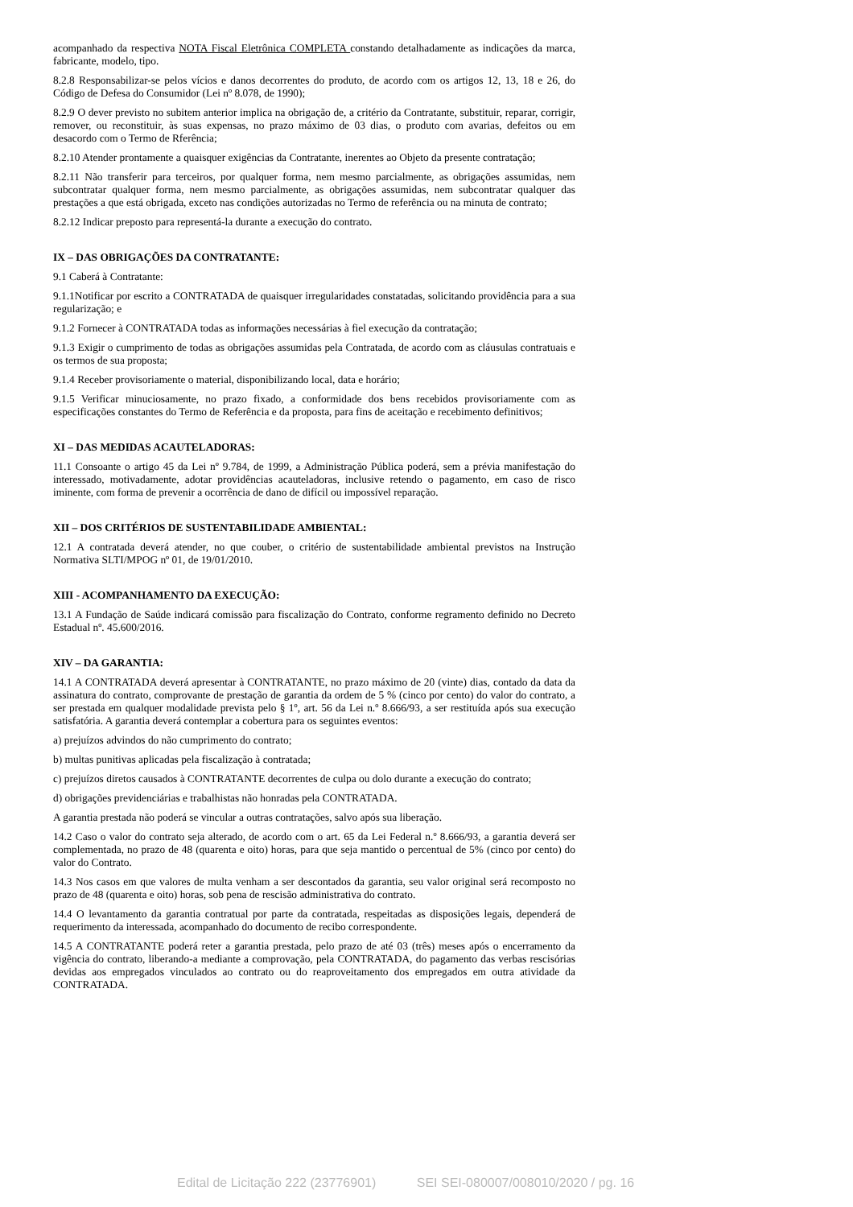acompanhado da respectiva NOTA Fiscal Eletrônica COMPLETA constando detalhadamente as indicações da marca, fabricante, modelo, tipo.
8.2.8 Responsabilizar-se pelos vícios e danos decorrentes do produto, de acordo com os artigos 12, 13, 18 e 26, do Código de Defesa do Consumidor (Lei nº 8.078, de 1990);
8.2.9 O dever previsto no subitem anterior implica na obrigação de, a critério da Contratante, substituir, reparar, corrigir, remover, ou reconstituir, às suas expensas, no prazo máximo de 03 dias, o produto com avarias, defeitos ou em desacordo com o Termo de Rferência;
8.2.10 Atender prontamente a quaisquer exigências da Contratante, inerentes ao Objeto da presente contratação;
8.2.11 Não transferir para terceiros, por qualquer forma, nem mesmo parcialmente, as obrigações assumidas, nem subcontratar qualquer forma, nem mesmo parcialmente, as obrigações assumidas, nem subcontratar qualquer das prestações a que está obrigada, exceto nas condições autorizadas no Termo de referência ou na minuta de contrato;
8.2.12 Indicar preposto para representá-la durante a execução do contrato.
IX – DAS OBRIGAÇÕES DA CONTRATANTE:
9.1 Caberá à Contratante:
9.1.1Notificar por escrito a CONTRATADA de quaisquer irregularidades constatadas, solicitando providência para a sua regularização; e
9.1.2 Fornecer à CONTRATADA todas as informações necessárias à fiel execução da contratação;
9.1.3 Exigir o cumprimento de todas as obrigações assumidas pela Contratada, de acordo com as cláusulas contratuais e os termos de sua proposta;
9.1.4 Receber provisoriamente o material, disponibilizando local, data e horário;
9.1.5 Verificar minuciosamente, no prazo fixado, a conformidade dos bens recebidos provisoriamente com as especificações constantes do Termo de Referência e da proposta, para fins de aceitação e recebimento definitivos;
XI – DAS MEDIDAS ACAUTELADORAS:
11.1 Consoante o artigo 45 da Lei nº 9.784, de 1999, a Administração Pública poderá, sem a prévia manifestação do interessado, motivadamente, adotar providências acauteladoras, inclusive retendo o pagamento, em caso de risco iminente, com forma de prevenir a ocorrência de dano de difícil ou impossível reparação.
XII – DOS CRITÉRIOS DE SUSTENTABILIDADE AMBIENTAL:
12.1 A contratada deverá atender, no que couber, o critério de sustentabilidade ambiental previstos na Instrução Normativa SLTI/MPOG nº 01, de 19/01/2010.
XIII - ACOMPANHAMENTO DA EXECUÇÃO:
13.1 A Fundação de Saúde indicará comissão para fiscalização do Contrato, conforme regramento definido no Decreto Estadual nº. 45.600/2016.
XIV – DA GARANTIA:
14.1 A CONTRATADA deverá apresentar à CONTRATANTE, no prazo máximo de 20 (vinte) dias, contado da data da assinatura do contrato, comprovante de prestação de garantia da ordem de 5 % (cinco por cento) do valor do contrato, a ser prestada em qualquer modalidade prevista pelo § 1º, art. 56 da Lei n.º 8.666/93, a ser restituída após sua execução satisfatória. A garantia deverá contemplar a cobertura para os seguintes eventos:
a) prejuízos advindos do não cumprimento do contrato;
b) multas punitivas aplicadas pela fiscalização à contratada;
c) prejuízos diretos causados à CONTRATANTE decorrentes de culpa ou dolo durante a execução do contrato;
d) obrigações previdenciárias e trabalhistas não honradas pela CONTRATADA.
A garantia prestada não poderá se vincular a outras contratações, salvo após sua liberação.
14.2 Caso o valor do contrato seja alterado, de acordo com o art. 65 da Lei Federal n.º 8.666/93, a garantia deverá ser complementada, no prazo de 48 (quarenta e oito) horas, para que seja mantido o percentual de 5% (cinco por cento) do valor do Contrato.
14.3 Nos casos em que valores de multa venham a ser descontados da garantia, seu valor original será recomposto no prazo de 48 (quarenta e oito) horas, sob pena de rescisão administrativa do contrato.
14.4 O levantamento da garantia contratual por parte da contratada, respeitadas as disposições legais, dependerá de requerimento da interessada, acompanhado do documento de recibo correspondente.
14.5 A CONTRATANTE poderá reter a garantia prestada, pelo prazo de até 03 (três) meses após o encerramento da vigência do contrato, liberando-a mediante a comprovação, pela CONTRATADA, do pagamento das verbas rescisórias devidas aos empregados vinculados ao contrato ou do reaproveitamento dos empregados em outra atividade da CONTRATADA.
Edital de Licitação 222 (23776901) SEI SEI-080007/008010/2020 / pg. 16